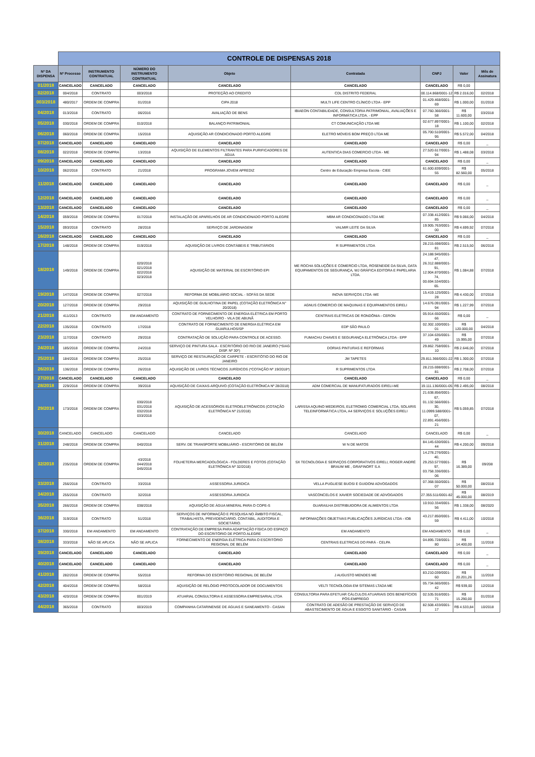| | CONTROLE DE DISPENSAS 2018 | | | | | | | |
| Nº DA DISPENSA | Nº Processo | INSTRUMENTO CONTRATUAL | NÚMERO DO INSTRUMENTO CONTRATUAL | Objeto | Contratada | CNPJ | Valor | Mês de Assinatura |
| 01/2018 | CANCELADO | CANCELADO | CANCELADO | CANCELADO | CANCELADO | CANCELADO | R$ 0,00 | |
| 02/2018 | 004/2018 | CONTRATO | 003/2018 | PROTEÇÃO AO CREDITO | CDL DISTRITO FEDERAL | 00.114.868/0001-12 | R$ 2.016,00 | 02/2018 |
| 003/2018 | 480/2017 | ORDEM DE COMPRA | 01/2018 | CIPA 2018 | MULTI LIFE CENTRO CLÍNICO LTDA - EPP | 01.429.468/0001-69 | R$ 1.000,00 | 01/2018 |
| 04/2018 | 013/2018 | CONTRATO | 06/2016 | AVALIAÇÃO DE BENS | IBIAEON CONTABILIDADE, CONSULTORIA PATRIMONIAL, AVALIAÇÕES E INFORMÁTICA LTDA. - EPP | 07.760.366/0001-58 | R$ 11.600,00 | 03/2018 |
| 05/2018 | 030/2018 | ORDEM DE COMPRA | 010/2018 | BALANÇO PATRIMONIAL | CT COMUNICAÇÃO LTDA ME | 02.677.897/0001-18 | R$ 1.100,00 | 02/2018 |
| 06/2018 | 060/2018 | ORDEM DE COMPRA | 15/2018 | AQUISIÇÃO AR CONDICIONADO PORTO ALEGRE | ELETRO MOVEIS BOM PREÇO LTDA ME | 05.700.510/0001-95 | R$ 5.572,00 | 04/2018 |
| 07/2018 | CANCELADO | CANCELADO | CANCELADO | CANCELADO | CANCELADO | CANCELADO | R$ 0,00 | _ |
| 08/2018 | 022/2018 | ORDEM DE COMPRA | 13/2018 | AQUISIÇÃO DE ELEMENTOS FILTRANTES PARA PURIFICADORES DE ÁGUA | AUTENTICA DIAS COMERCIO LTDA - ME | 27.520.617/0001-94 | R$ 1.488,08 | 03/2018 |
| 09/2018 | CANCELADO | CANCELADO | CANCELADO | CANCELADO | CANCELADO | CANCELADO | R$ 0,00 | _ |
| 10/2018 | 062/2018 | CONTRATO | 21/2018 | PROGRAMA JOVEM APREDIZ | Centro de Educação Empresa Escola - CIEE | 61.600.839/0001-55 | R$ 82.560,00 | 05/2018 |
| 11/2018 | CANCELADO | CANCELADO | CANCELADO | CANCELADO | CANCELADO | CANCELADO | R$ 0,00 | _ |
| 12/2018 | CANCELADO | CANCELADO | CANCELADO | CANCELADO | CANCELADO | CANCELADO | R$ 0,00 | _ |
| 13/2018 | CANCELADO | CANCELADO | CANCELADO | CANCELADO | CANCELADO | CANCELADO | R$ 0,00 | _ |
| 14/2018 | 059/2018 | ORDEM DE COMPRA | 017/2018 | INSTALAÇÃO DE APARELHOS DE AR CONDICIONADO PORTO ALEGRE | MBM AR CONDICONADO LTDA ME | 07.338.412/0001-85 | R$ 9.066,00 | 04/2018 |
| 15/2018 | 093/2018 | CONTRATO | 28/2018 | SERVIÇO DE JARDINAGEM | VALMIR LEITE DA SILVA | 19.905.763/0001-00 | R$ 4.699,92 | 07/2018 |
| 16/2018 | CANCELADO | CANCELADO | CANCELADO | CANCELADO | CANCELADO | CANCELADO | R$ 0,00 | _ |
| 17/2018 | 148/2018 | ORDEM DE COMPRA | 019/2018 | AQUISIÇÃO DE LIVROS CONTÁBEIS E TRIBUTÁRIOS | R SUPRIMENTOS LTDA | 28.215.698/0001-81 | R$ 2.515,50 | 06/2018 |
| 18/2018 | 149/2018 | ORDEM DE COMPRA | 020/2018 021/2018 022/2018 023/2018 | AQUISIÇÃO DE MATERIAL DE ESCRITÓRIO EPI | ME ROCHA SOLUÇÕES E COMERCIO LTDA, ROSENEIDE DA SILVA, DATA EQUIPAMENTOS DE SEGURANÇA, WJ GRÁFICA EDITORA E PAPELARIA LTDA. | 24.188.945/0001-47, 26.312.888/0001-91, 12.904.870/0001-74, 00.694.534/0001-65. | R$ 1.084,88 | 07/2018 |
| 19/2018 | 147/2018 | ORDEM DE COMPRA | 027/2018 | REFORMA DE MOBILIÁRIO SOCIAL - SOFÁS DA SEDE | INOVA SERVIÇOS LTDA -ME | 15.419.125/0001-28 | R$ 4.430,00 | 07/2018 |
| 20/2018 | 127/2018 | ORDEM DE COMPRA | 29/2018 | AQUISIÇÃO DE GUILHOTINA DE PAPEL (COTAÇÃO ELETRÔNICA N° 20/2018) | AGNUS COMERCIO DE MAQUINAS E EQUIPAMENTOS EIRELI | 14.676.091/0001-94 | R$ 1.227,99 | 07/2018 |
| 21/2018 | 411/2013 | CONTRATO | EM ANDAMENTO | CONTRATO DE FORNECIMENTO DE ENERGIA ELÉTRICA EM PORTO VELHO/RO - VILA DE ABUNÃ | CENTRAIS ELETRICAS DE RONDÔNIA - CERON | 05.914.650/0001-66 | R$ 0,00 | _ |
| 22/2018 | 135/2018 | CONTRATO | 17/2018 | CONTRATO DE FORNECIMENTO DE ENERGIA ELÉTRICA EM GUARULHOS/SP | EDP SÃO PAULO | 02.302.100/0001-01 | R$ 120.000,00 | 04/2018 |
| 23/2018 | 117/2018 | CONTRATO | 29/2018 | CONTRATAÇÃO DE SOLUÇÃO PARA CONTROLE DE ACESSO. | FUMACHU CHAVES E SEGURANÇA ELETRÔNICA LTDA - EPP | 37.104.635/0001-49 | R$ 15.995,00 | 07/2018 |
| 24/2018 | 185/2018 | ORDEM DE COMPRA | 24/2018 | SERVIÇO DE PINTURA SALA - ESCRITÓRIO DO RIO DE JANEIRO (*SIAG DISP. Nº 30*) | DORIAS PINTURAS E REFORMAS | 29.862.758/0001-10 | R$ 2.646,00 | 07/2018 |
| 25/2018 | 184/2018 | ORDEM DE COMPRA | 25/2018 | SERVIÇO DE RESTAURAÇÃO DE CARPETE - ESCRITÓTIO DO RIO DE JANEIRO | JM TAPETES | 29.811.366/0001-22 | R$ 1.300,00 | 07/2018 |
| 26/2018 | 136/2018 | ORDEM DE COMPRA | 26/2018 | AQUISIÇÃO DE LIVROS TÉCNICOS JURÍDICOS (*COTAÇÃO Nº 19/2018*) | R SUPRIMENTOS LTDA | 28.215.698/0001-81 | R$ 2.708,00 | 07/2018 |
| 27/2018 | CANCELADO | CANCELADO | CANCELADO | CANCELADO | CANCELADO | CANCELADO | R$ 0,00 | _ |
| 28/2018 | 229/2018 | ORDEM DE COMPRA | 39/2018 | AQUISIÇÃO DE CAIXAS-ARQUIVO (COTAÇÃO ELETRÔNICA Nº 28/2018) | ADM COMERCIAL DE MANUFATURADOS EIRELI-ME | 19.111.136/0001-05 | R$ 2.495,00 | 08/2018 |
| 29/2018 | 173/2018 | ORDEM DE COMPRA | 030/2018 031/2018 032/2018 033/2018 | AQUISIÇÃO DE ACESSÓRIOS ELETROELETRÔNICOS (COTAÇÃO ELETRÔNICA Nº 21/2018) | LARISSA AQUINO MEDEIROS, ELETROMIG COMERCIAL LTDA, SOLARIS TELEINFORMÁTICA LTDA, A4 SERVIÇOS E SOLUÇÕES EIRELI | 21.638.856/0001-67, 01.132.566/0001-30, 11.0999.588/0001-07, 22.891.456/0001-21 | R$ 5.059,85 | 07/2018 |
| 30/2018 | CANCELADO | CANCELADO | CANCELADO | CANCELADO | CANCELADO | CANCELADO | R$ 0,00 | _ |
| 31/2018 | 248/2018 | ORDEM DE COMPRA | 040/2018 | SERV. DE TRANSPORTE MOBILIÁRIO - ESCRITÓRIO DE BELÉM | W N DE MATOS | 84.145.630/0001-44 | R$ 4.200,00 | 09/2018 |
| 32/2018 | 235/2018 | ORDEM DE COMPRA | 43/2018 044/2018 045/2018 | FOLHETERIA MERCADOLÓGICA - FOLDERES E FOTOS (COTAÇÃO ELETRÔNICA Nº 32/2018) | SX TECNOLOGIA E SERVIÇOS CORPORATIVOS EIRELI, ROGER ANDRÉ BRAUM ME , GRAFINORT S.A | 14.278.276/0001-40, 29.253.577/0001-97, 03.758.336/0001-06 | R$ 16.389,00 | 09/208 |
| 33/2018 | 256/2018 | CONTRATO | 33/2018 | ASSESSORIA JURIDICA | VELLA PUGLIESE BUOSI E GUIDONI ADVOGADOS | 07.368.550/0001-07 | R$ 50.000,00 | 08/2018 |
| 34/2018 | 255/2018 | CONTRATO | 32/2018 | ASSESSORIA JURIDICA | VASCONCELOS E XAVIER SOCIEDADE DE ADVOGADOS | 27.355.511/0001-82 | R$ 45.000,00 | 08/2019 |
| 35/2018 | 266/2018 | ORDEM DE COMPRA | 038/2018 | AQUISIÇÃO DE ÁGUA MINERAL PARA O COPE-S | GUARAILHA DISTRIBUIDORA DE ALIMENTOS LTDA | 10.910.334/0001-56 | R$ 1.338,00 | 08/2020 |
| 36/2018 | 319/2018 | CONTRATO | 51/2018 | SERVIÇOS DE INFORMAÇÃO E PESQUISA NO ÂMBITO FISCAL, TRABALHISTA, PREVIDENCIÁRIO, CONTÁBIL, AUDITORIA E SOCIETÁRIO. | INFORMAÇÕES OBJETIVAS PUBLICAÇÕES JURÍDICAS LTDA - IOB | 43.217.850/0001-59 | R$ 4.411,00 | 10/2018 |
| 37/2018 | 330/2018 | EM ANDAMENTO | EM ANDAMENTO | CONTRATAÇÃO DE EMPRESA PARA ADAPTAÇÃO FÍSICA DO ESPAÇO DO ESCRITÓRIO DE PORTO ALEGRE | EM ANDAMENTO | EM ANDAMENTO | R$ 0,00 | _ |
| 38/2018 | 333/2018 | NÃO SE APLICA | NÃO SE APLICA | FORNECIMENTO DE ENERGIA ELÉTRICA PARA O ESCRITÓRIO REGIONAL DE BELÉM | CENTRAIS ELETRICAS DO PARÁ - CELPA | 04.895.728/0001-80 | R$ 14.400,00 | 11/2018 |
| 39/2018 | CANCELADO | CANCELADO | CANCELADO | CANCELADO | CANCELADO | CANCELADO | R$ 0,00 | _ |
| 40/2018 | CANCELADO | CANCELADO | CANCELADO | CANCELADO | CANCELADO | CANCELADO | R$ 0,00 | _ |
| 41/2018 | 282/2018 | ORDEM DE COMPRA | 55/2018 | REFORMA DO ESCRITÓRIO REGIONAL DE BELÉM | J AUGUSTO MENDES ME | 83.210.039/0001-60 | R$ 20.201,26 | 11/2018 |
| 42/2018 | 404/2018 | ORDEM DE COMPRA | 58/2018 | AQUISIÇÃO DE RELÓGIO PROTOCOLADOR DE DOCUMENTOS | VELTI TECNOLOGIA EM SITEMAS LTADA ME | 05.734.665/0001-42 | R$ 939,00 | 12/2018 |
| 43/2018 | 420/2018 | ORDEM DE COMPRA | 001/2019 | ATUARIAL CONSULTORIA E ASSESSORIA EMPRESARIAL LTDA | CONSULTORIA PARA EFETUAR CÁLCULOS ATUARIAIS DOS BENEFÍCIOS PÓS-EMPREGO | 02.535.916/0001-71 | R$ 15.290,00 | 01/2018 |
| 44/2018 | 365/2018 | CONTRATO | 003/2019 | COMPANHIA CATARINENSE DE ÁGUAS E SANEAMENTO - CASAN | CONTRATO DE ADESÃO DE PRESTAÇÃO DE SERVIÇO DE ABASTECIMENTO DE ÁGUA E ESGOTO SANITÁRIO - CASAN | 82.508.433/0001-17 | R$ 4.533,84 | 10/2018 |